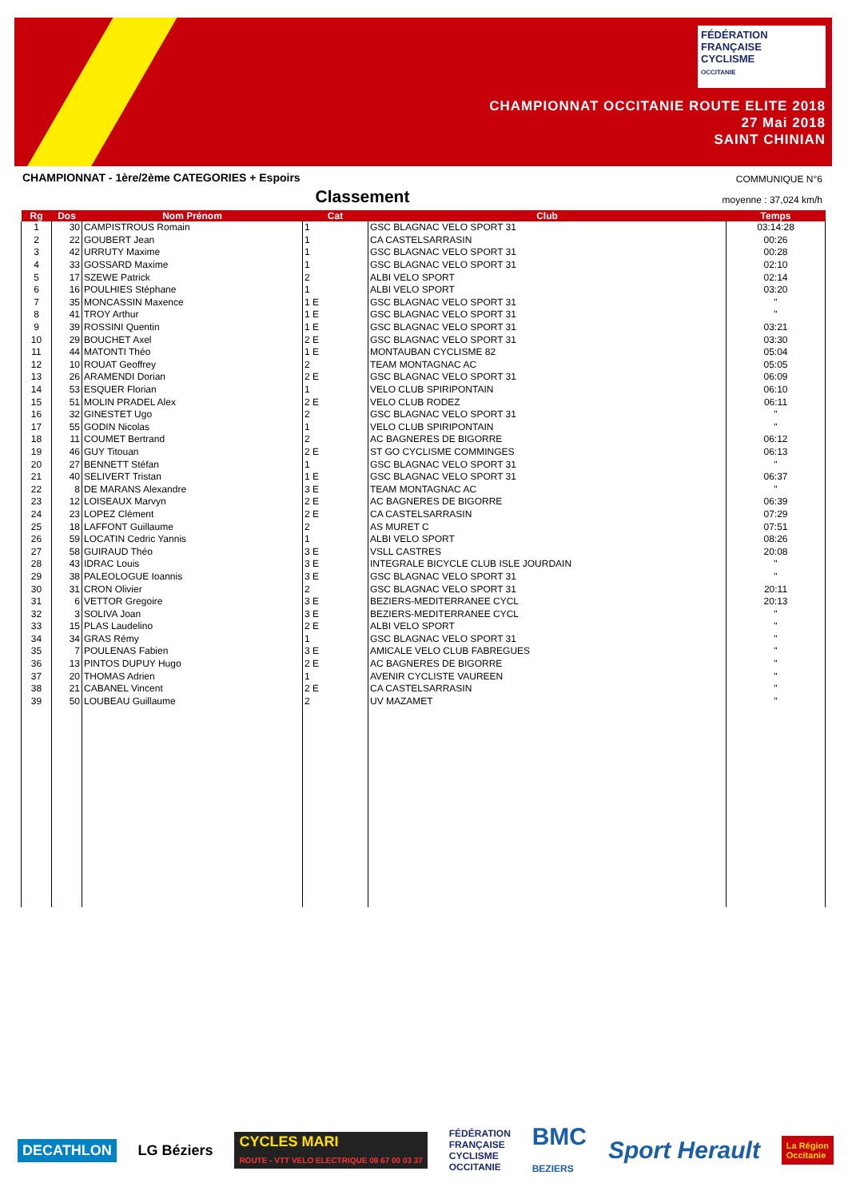FÉDÉRATION
FRANÇAISE
CYCLISME
OCCITANIE
CHAMPIONNAT OCCITANIE ROUTE ELITE 2018
27 Mai 2018
SAINT CHINIAN
CHAMPIONNAT - 1ère/2ème CATEGORIES + Espoirs
COMMUNIQUE N°6
Classement
moyenne : 37,024 km/h
| Rg | Dos | Nom Prénom | Cat | Club | Temps |
| --- | --- | --- | --- | --- | --- |
| 1 | 30 | CAMPISTROUS Romain | 1 | GSC BLAGNAC VELO SPORT 31 | 03:14:28 |
| 2 | 22 | GOUBERT Jean | 1 | CA CASTELSARRASIN | 00:26 |
| 3 | 42 | URRUTY Maxime | 1 | GSC BLAGNAC VELO SPORT 31 | 00:28 |
| 4 | 33 | GOSSARD Maxime | 1 | GSC BLAGNAC VELO SPORT 31 | 02:10 |
| 5 | 17 | SZEWE Patrick | 2 | ALBI VELO SPORT | 02:14 |
| 6 | 16 | POULHIES Stéphane | 1 | ALBI VELO SPORT | 03:20 |
| 7 | 35 | MONCASSIN Maxence | 1 E | GSC BLAGNAC VELO SPORT 31 | " |
| 8 | 41 | TROY Arthur | 1 E | GSC BLAGNAC VELO SPORT 31 | " |
| 9 | 39 | ROSSINI Quentin | 1 E | GSC BLAGNAC VELO SPORT 31 | 03:21 |
| 10 | 29 | BOUCHET Axel | 2 E | GSC BLAGNAC VELO SPORT 31 | 03:30 |
| 11 | 44 | MATONTI Théo | 1 E | MONTAUBAN CYCLISME 82 | 05:04 |
| 12 | 10 | ROUAT Geoffrey | 2 | TEAM MONTAGNAC AC | 05:05 |
| 13 | 26 | ARAMENDI Dorian | 2 E | GSC BLAGNAC VELO SPORT 31 | 06:09 |
| 14 | 53 | ESQUER Florian | 1 | VELO CLUB SPIRIPONTAIN | 06:10 |
| 15 | 51 | MOLIN PRADEL Alex | 2 E | VELO CLUB RODEZ | 06:11 |
| 16 | 32 | GINESTET Ugo | 2 | GSC BLAGNAC VELO SPORT 31 | " |
| 17 | 55 | GODIN Nicolas | 1 | VELO CLUB SPIRIPONTAIN | " |
| 18 | 11 | COUMET Bertrand | 2 | AC BAGNERES DE BIGORRE | 06:12 |
| 19 | 46 | GUY Titouan | 2 E | ST GO CYCLISME COMMINGES | 06:13 |
| 20 | 27 | BENNETT Stéfan | 1 | GSC BLAGNAC VELO SPORT 31 | " |
| 21 | 40 | SELIVERT Tristan | 1 E | GSC BLAGNAC VELO SPORT 31 | 06:37 |
| 22 | 8 | DE MARANS Alexandre | 3 E | TEAM MONTAGNAC AC | " |
| 23 | 12 | LOISEAUX Marvyn | 2 E | AC BAGNERES DE BIGORRE | 06:39 |
| 24 | 23 | LOPEZ Clément | 2 E | CA CASTELSARRASIN | 07:29 |
| 25 | 18 | LAFFONT Guillaume | 2 | AS MURET C | 07:51 |
| 26 | 59 | LOCATIN Cedric Yannis | 1 | ALBI VELO SPORT | 08:26 |
| 27 | 58 | GUIRAUD Théo | 3 E | VSLL CASTRES | 20:08 |
| 28 | 43 | IDRAC Louis | 3 E | INTEGRALE BICYCLE CLUB ISLE JOURDAIN | " |
| 29 | 38 | PALEOLOGUE Ioannis | 3 E | GSC BLAGNAC VELO SPORT 31 | " |
| 30 | 31 | CRON Olivier | 2 | GSC BLAGNAC VELO SPORT 31 | 20:11 |
| 31 | 6 | VETTOR Gregoire | 3 E | BEZIERS-MEDITERRANEE CYCL | 20:13 |
| 32 | 3 | SOLIVA Joan | 3 E | BEZIERS-MEDITERRANEE CYCL | " |
| 33 | 15 | PLAS Laudelino | 2 E | ALBI VELO SPORT | " |
| 34 | 34 | GRAS Rémy | 1 | GSC BLAGNAC VELO SPORT 31 | " |
| 35 | 7 | POULENAS Fabien | 3 E | AMICALE VELO CLUB FABREGUES | " |
| 36 | 13 | PINTOS DUPUY Hugo | 2 E | AC BAGNERES DE BIGORRE | " |
| 37 | 20 | THOMAS Adrien | 1 | AVENIR CYCLISTE VAUREEN | " |
| 38 | 21 | CABANEL Vincent | 2 E | CA CASTELSARRASIN | " |
| 39 | 50 | LOUBEAU Guillaume | 2 | UV MAZAMET | " |
DECATHLON LG Béziers CYCLES MARI
ROUTE - VTT VELO ELECTRIQUE 09 67 00 03 37 FÉDÉRATION
FRANÇAISE
CYCLISME
OCCITANIE BMC
BEZIERS Sport Herault La Région
Occitanie